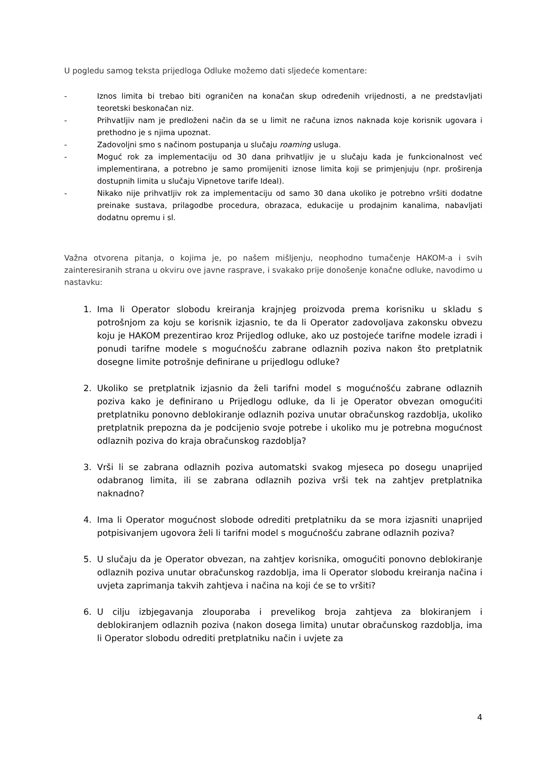U pogledu samog teksta prijedloga Odluke možemo dati sljedeće komentare:
- Iznos limita bi trebao biti ograničen na konačan skup određenih vrijednosti, a ne predstavljati teoretski beskonačan niz.
- Prihvatljiv nam je predloženi način da se u limit ne računa iznos naknada koje korisnik ugovara i prethodno je s njima upoznat.
- Zadovoljni smo s načinom postupanja u slučaju roaming usluga.
- Moguć rok za implementaciju od 30 dana prihvatljiv je u slučaju kada je funkcionalnost već implementirana, a potrebno je samo promijeniti iznose limita koji se primjenjuju (npr. proširenja dostupnih limita u slučaju Vipnetove tarife Ideal).
- Nikako nije prihvatljiv rok za implementaciju od samo 30 dana ukoliko je potrebno vršiti dodatne preinake sustava, prilagodbe procedura, obrazaca, edukacije u prodajnim kanalima, nabavljati dodatnu opremu i sl.
Važna otvorena pitanja, o kojima je, po našem mišljenju, neophodno tumačenje HAKOM-a i svih zainteresiranih strana u okviru ove javne rasprave, i svakako prije donošenje konačne odluke, navodimo u nastavku:
1. Ima li Operator slobodu kreiranja krajnjeg proizvoda prema korisniku u skladu s potrošnjom za koju se korisnik izjasnio, te da li Operator zadovoljava zakonsku obvezu koju je HAKOM prezentirao kroz Prijedlog odluke, ako uz postojeće tarifne modele izradi i ponudi tarifne modele s mogućnošću zabrane odlaznih poziva nakon što pretplatnik dosegne limite potrošnje definirane u prijedlogu odluke?
2. Ukoliko se pretplatnik izjasnio da želi tarifni model s mogućnošću zabrane odlaznih poziva kako je definirano u Prijedlogu odluke, da li je Operator obvezan omogućiti pretplatniku ponovno deblokiranje odlaznih poziva unutar obračunskog razdoblja, ukoliko pretplatnik prepozna da je podcijenio svoje potrebe i ukoliko mu je potrebna mogućnost odlaznih poziva do kraja obračunskog razdoblja?
3. Vrši li se zabrana odlaznih poziva automatski svakog mjeseca po dosegu unaprijed odabranog limita, ili se zabrana odlaznih poziva vrši tek na zahtjev pretplatnika naknadno?
4. Ima li Operator mogućnost slobode odrediti pretplatniku da se mora izjasniti unaprijed potpisivanjem ugovora želi li tarifni model s mogućnošću zabrane odlaznih poziva?
5. U slučaju da je Operator obvezan, na zahtjev korisnika, omogućiti ponovno deblokiranje odlaznih poziva unutar obračunskog razdoblja, ima li Operator slobodu kreiranja načina i uvjeta zaprimanja takvih zahtjeva i načina na koji će se to vršiti?
6. U cilju izbjegavanja zlouporaba i prevelikog broja zahtjeva za blokiranjem i deblokiranjem odlaznih poziva (nakon dosega limita) unutar obračunskog razdoblja, ima li Operator slobodu odrediti pretplatniku način i uvjete za
4